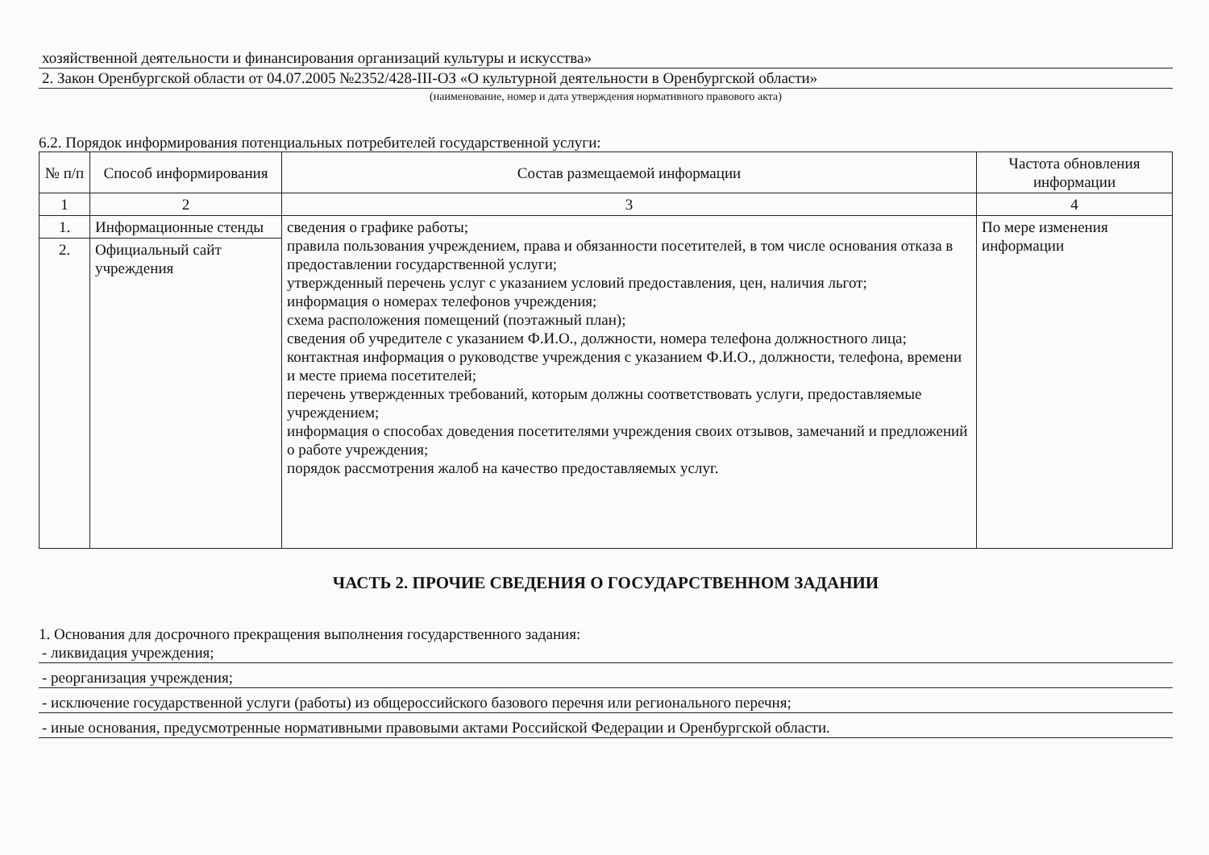хозяйственной деятельности и финансирования организаций культуры и искусства»
2. Закон Оренбургской области от 04.07.2005 №2352/428-III-ОЗ «О культурной деятельности в Оренбургской области»
(наименование, номер и дата утверждения нормативного правового акта)
6.2. Порядок информирования потенциальных потребителей государственной услуги:
| № п/п | Способ информирования | Состав размещаемой информации | Частота обновления информации |
| --- | --- | --- | --- |
| 1 | 2 | 3 | 4 |
| 1. | Информационные стенды | сведения о графике работы; правила пользования учреждением, права и обязанности посетителей, в том числе основания отказа в предоставлении государственной услуги; утвержденный перечень услуг с указанием условий предоставления, цен, наличия льгот; информация о номерах телефонов учреждения; схема расположения помещений (поэтажный план); сведения об учредителе с указанием Ф.И.О., должности, номера телефона должностного лица; контактная информация о руководстве учреждения с указанием Ф.И.О., должности, телефона, времени и месте приема посетителей; перечень утвержденных требований, которым должны соответствовать услуги, предоставляемые учреждением; информация о способах доведения посетителями учреждения своих отзывов, замечаний и предложений о работе учреждения; порядок рассмотрения жалоб на качество предоставляемых услуг. | По мере изменения информации |
| 2. | Официальный сайт учреждения | | |
ЧАСТЬ 2. ПРОЧИЕ СВЕДЕНИЯ О ГОСУДАРСТВЕННОМ ЗАДАНИИ
1. Основания для досрочного прекращения выполнения государственного задания:
- ликвидация учреждения;
- реорганизация учреждения;
- исключение государственной услуги (работы) из общероссийского базового перечня или регионального перечня;
- иные основания, предусмотренные нормативными правовыми актами Российской Федерации и Оренбургской области.